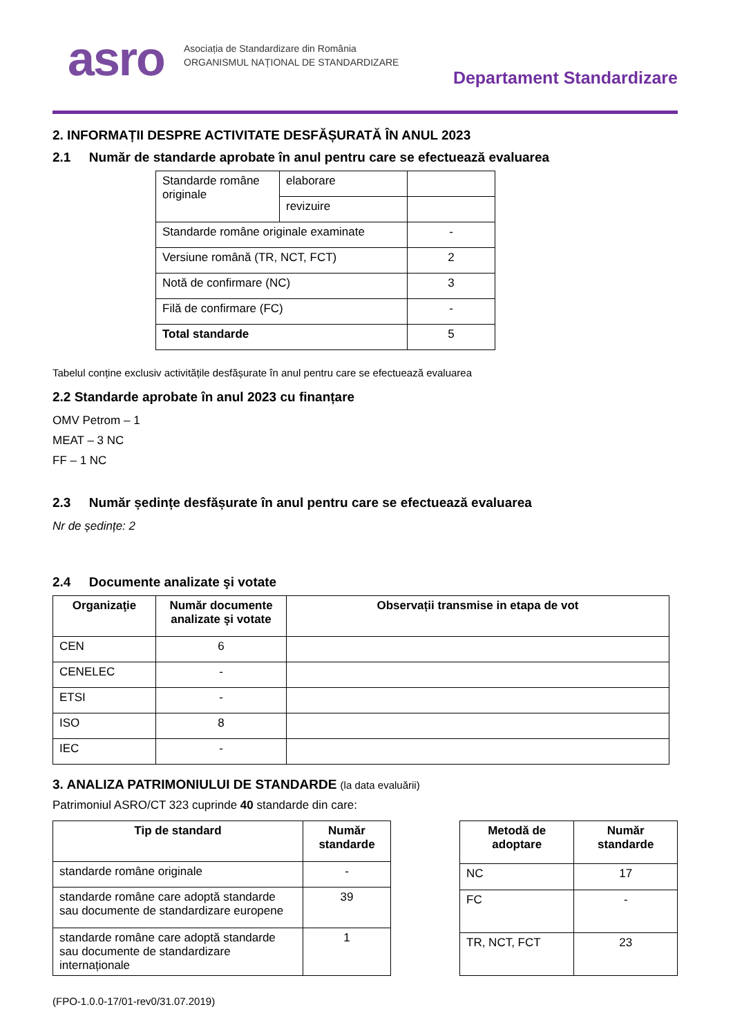asro
Asociația de Standardizare din România
ORGANISMUL NAȚIONAL DE STANDARDIZARE
Departament Standardizare
2. INFORMAȚII DESPRE ACTIVITATE DESFĂȘURATĂ ÎN ANUL 2023
2.1 Număr de standarde aprobate în anul pentru care se efectuează evaluarea
| Standarde române originale | elaborare | |
| | revizuire | |
| Standarde române originale examinate | | - |
| Versiune română (TR, NCT, FCT) | | 2 |
| Notă de confirmare (NC) | | 3 |
| Filă de confirmare (FC) | | - |
| Total standarde | | 5 |
Tabelul conține exclusiv activitățile desfășurate în anul pentru care se efectuează evaluarea
2.2 Standarde aprobate în anul 2023 cu finanțare
OMV Petrom – 1
MEAT – 3 NC
FF – 1 NC
2.3 Număr ședințe desfășurate în anul pentru care se efectuează evaluarea
Nr de ședințe: 2
2.4 Documente analizate şi votate
| Organizaţie | Număr documente analizate şi votate | Observații transmise in etapa de vot |
| --- | --- | --- |
| CEN | 6 | |
| CENELEC | - | |
| ETSI | - | |
| ISO | 8 | |
| IEC | - | |
3. ANALIZA PATRIMONIULUI DE STANDARDE (la data evaluării)
Patrimoniul ASRO/CT 323 cuprinde 40 standarde din care:
| Tip de standard | Număr standarde |
| --- | --- |
| standarde române originale | - |
| standarde române care adoptă standarde sau documente de standardizare europene | 39 |
| standarde române care adoptă standarde sau documente de standardizare internaționale | 1 |
| Metodă de adoptare | Număr standarde |
| --- | --- |
| NC | 17 |
| FC | - |
| TR, NCT, FCT | 23 |
(FPO-1.0.0-17/01-rev0/31.07.2019)